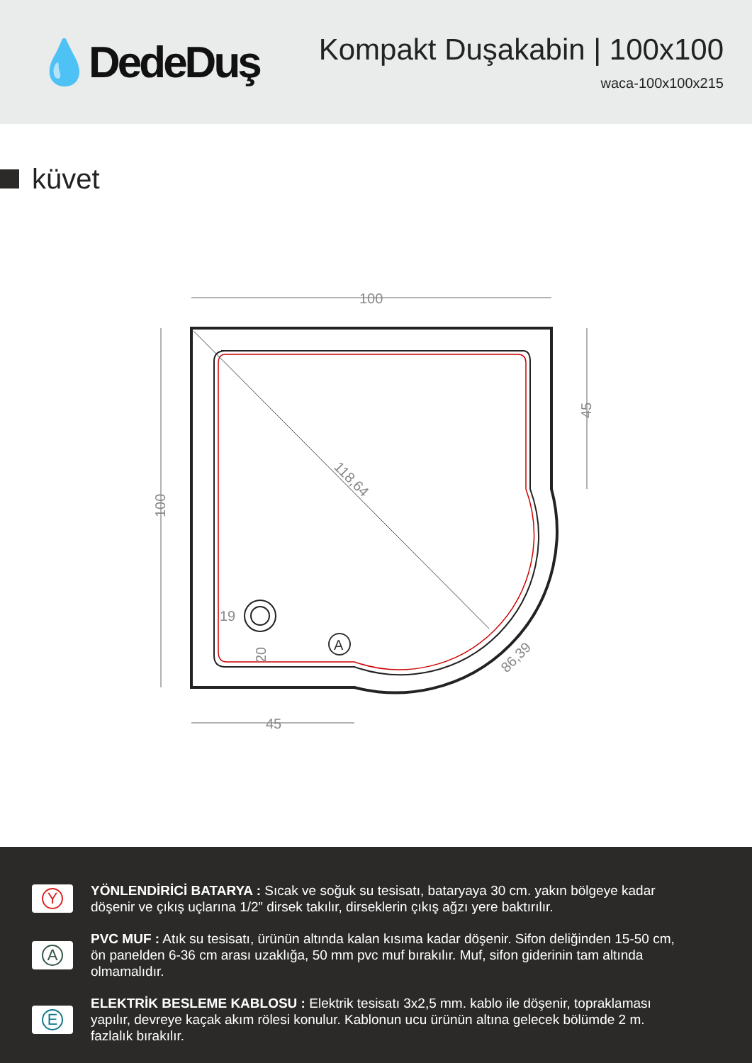💧DedeDuş
Kompakt Duşakabin | 100x100
waca-100x100x215
küvet
A
100
100
45
45
118,64
86,39
19
20
Y
YÖNLENDİRİCİ BATARYA : Sıcak ve soğuk su tesisatı, bataryaya 30 cm. yakın bölgeye kadar döşenir ve çıkış uçlarına 1/2” dirsek takılır, dirseklerin çıkış ağzı yere baktırılır.
A
PVC MUF : Atık su tesisatı, ürünün altında kalan kısıma kadar döşenir. Sifon deliğinden 15-50 cm, ön panelden 6-36 cm arası uzaklığa, 50 mm pvc muf bırakılır. Muf, sifon giderinin tam altında olmamalıdır.
E
ELEKTRİK BESLEME KABLOSU : Elektrik tesisatı 3x2,5 mm. kablo ile döşenir, topraklaması yapılır, devreye kaçak akım rölesi konulur. Kablonun ucu ürünün altına gelecek bölümde 2 m. fazlalık bırakılır.